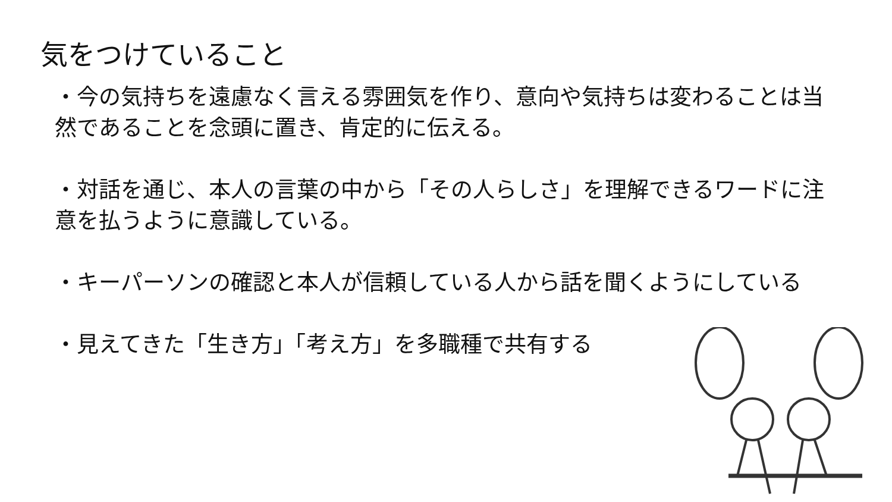気をつけていること
・今の気持ちを遠慮なく言える雰囲気を作り、意向や気持ちは変わることは当然であることを念頭に置き、肯定的に伝える。
・対話を通じ、本人の言葉の中から「その人らしさ」を理解できるワードに注意を払うように意識している。
・キーパーソンの確認と本人が信頼している人から話を聞くようにしている
・見えてきた「生き方」「考え方」を多職種で共有する